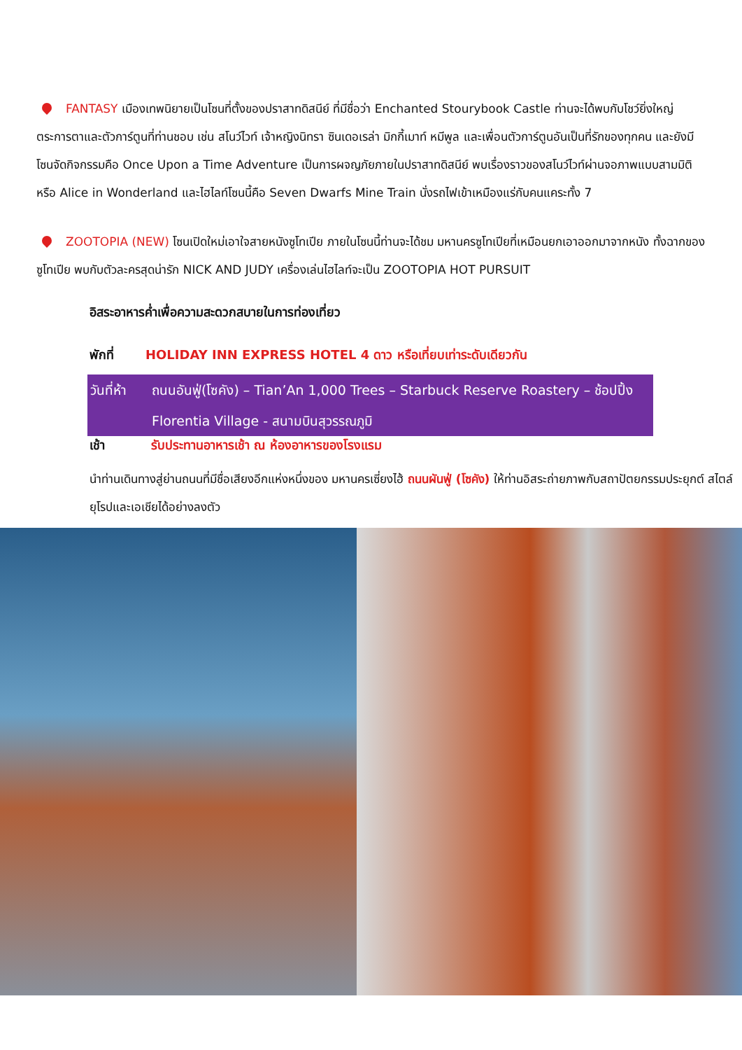FANTASY เมืองเทพนิยายเป็นโซนที่ตั้งของปราสาทดิสนีย์ ที่มีชื่อว่า Enchanted Stourybook Castle ท่านจะได้พบกับโชว์ยิ่งใหญ่ตระการตาและตัวการ์ตูนที่ท่านชอบ เช่น สโนว์ไวท์ เจ้าหญิงนิทรา ซินเดอเรล่า มิกกี้เมาท์ หมีพูล และเพื่อนตัวการ์ตูนอันเป็นที่รักของทุกคน และยังมีโซนจัดกิจกรรมคือ Once Upon a Time Adventure เป็นการผจญภัยภายในปราสาทดิสนีย์ พบเรื่องราวของสโนว์ไวท์ผ่านจอภาพแบบสามมิติ หรือ Alice in Wonderland และไฮไลท์โซนนี้คือ Seven Dwarfs Mine Train นั่งรถไฟเข้าเหมืองแร่กับคนแคระทั้ง 7
ZOOTOPIA (NEW) โซนเปิดใหม่เอาใจสายหนังซูโทเปีย ภายในโซนนี้ท่านจะได้ชม มหานครซูโทเปียที่เหมือนยกเอาออกมาจากหนัง ทั้งฉากของ ซูโทเปีย พบกับตัวละครสุดน่ารัก NICK AND JUDY เครื่องเล่นไฮไลท์จะเป็น ZOOTOPIA HOT PURSUIT
อิสระอาหารค่ำเพื่อความสะดวกสบายในการท่องเที่ยว
พักที่ HOLIDAY INN EXPRESS HOTEL 4 ดาว หรือเที่ยบเท่าระดับเดียวกัน
วันที่ห้า
ถนนอันฟู่(โซคัง) – Tian’An 1,000 Trees – Starbuck Reserve Roastery – ช้อปปิ้ง Florentia Village - สนามบินสุวรรณภูมิ
เช้า รับประทานอาหารเช้า ณ ห้องอาหารของโรงแรม
นำท่านเดินทางสู่ย่านถนนที่มีชื่อเสียงอีกแห่งหนึ่งของ มหานครเซี่ยงไฮ้ ถนนผันฟู่ (โซคัง) ให้ท่านอิสระถ่ายภาพกับสถาปัตยกรรมประยุกต์ สไตล์ยุโรปและเอเชียได้อย่างลงตัว